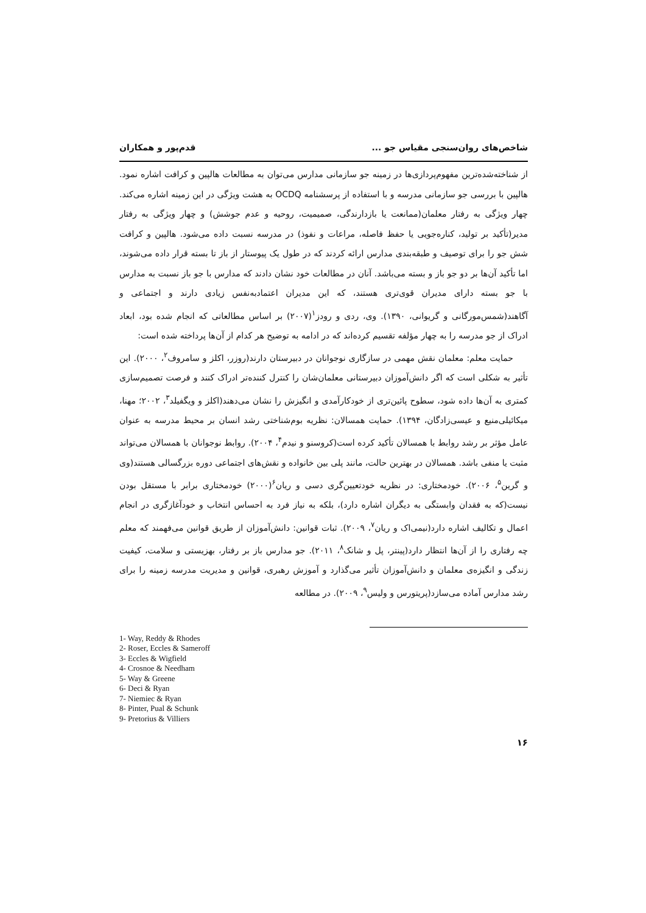شاخص‌های روان‌سنجی مقیاس جو ... قدم‌پور و همکاران
از شناخته‌شده‌ترین مفهوم‌پردازی‌ها در زمینه جو سازمانی مدارس می‌توان به مطالعات هالپین و کرافت اشاره نمود. هالپین با بررسی جو سازمانی مدرسه و با استفاده از پرسشنامه OCDQ به هشت ویژگی در این زمینه اشاره می‌کند. چهار ویژگی به رفتار معلمان(ممانعت یا بازدارندگی، صمیمیت، روحیه و عدم جوشش) و چهار ویژگی به رفتار مدیر(تأکید بر تولید، کناره‌جویی یا حفظ فاصله، مراعات و نفوذ) در مدرسه نسبت داده می‌شود. هالپین و کرافت شش جو را برای توصیف و طبقه‌بندی مدارس ارائه کردند که در طول یک پیوستار از باز تا بسته قرار داده می‌شوند، اما تأکید آن‌ها بر دو جو باز و بسته می‌باشد. آنان در مطالعات خود نشان دادند که مدارس با جو باز نسبت به مدارس با جو بسته دارای مدیران قوی‌تری هستند، که این مدیران اعتمادبه‌نفس زیادی دارند و اجتماعی و آگاهند(شمس‌مورگانی و گریوانی، ۱۳۹۰). وی، ردی و رودز<sup>۱</sup>(۲۰۰۷) بر اساس مطالعاتی که انجام شده بود، ابعاد ادراک از جو مدرسه را به چهار مؤلفه تقسیم کرده‌اند که در ادامه به توضیح هر کدام از آن‌ها پرداخته شده است:
حمایت معلم: معلمان نقش مهمی در سازگاری نوجوانان در دبیرستان دارند(روزر، اکلز و سامروف<sup>۲</sup>، ۲۰۰۰). این تأثیر به شکلی است که اگر دانش‌آموزان دبیرستانی معلمان‌شان را کنترل کننده‌تر ادراک کنند و فرصت تصمیم‌سازی کمتری به آن‌ها داده شود، سطوح پائین‌تری از خودکارآمدی و انگیزش را نشان می‌دهند(اکلز و ویگفیلد<sup>۳</sup>، ۲۰۰۲؛ مهنا، میکائیلی‌منیع و عیسی‌زادگان، ۱۳۹۴). حمایت همسالان: نظریه بوم‌شناختی رشد انسان بر محیط مدرسه به عنوان عامل مؤثر بر رشد روابط با همسالان تأکید کرده است(کروسنو و نیدم<sup>۴</sup>، ۲۰۰۴). روابط نوجوانان با همسالان می‌تواند مثبت یا منفی باشد. همسالان در بهترین حالت، مانند پلی بین خانواده و نقش‌های اجتماعی دوره بزرگسالی هستند(وی و گرین<sup>۵</sup>، ۲۰۰۶). خودمختاری: در نظریه خودتعیین‌گری دسی و ریان<sup>۶</sup>(۲۰۰۰) خودمختاری برابر با مستقل بودن نیست(که به فقدان وابستگی به دیگران اشاره دارد)، بلکه به نیاز فرد به احساس انتخاب و خودآغازگری در انجام اعمال و تکالیف اشاره دارد(نیمی‌اک و ریان<sup>۷</sup>، ۲۰۰۹). ثبات قوانین: دانش‌آموزان از طریق قوانین می‌فهمند که معلم چه رفتاری را از آن‌ها انتظار دارد(پینتر، پل و شانک<sup>۸</sup>، ۲۰۱۱). جو مدارس باز بر رفتار، بهزیستی و سلامت، کیفیت زندگی و انگیزه‌ی معلمان و دانش‌آموزان تأثیر می‌گذارد و آموزش رهبری، قوانین و مدیریت مدرسه زمینه را برای رشد مدارس آماده می‌سازد(پریتورس و ولیس<sup>۹</sup>، ۲۰۰۹). در مطالعه
1- Way, Reddy & Rhodes
2- Roser, Eccles & Sameroff
3- Eccles & Wigfield
4- Crosnoe & Needham
5- Way & Greene
6- Deci & Ryan
7- Niemiec & Ryan
8- Pinter, Pual & Schunk
9- Pretorius & Villiers
۱۶